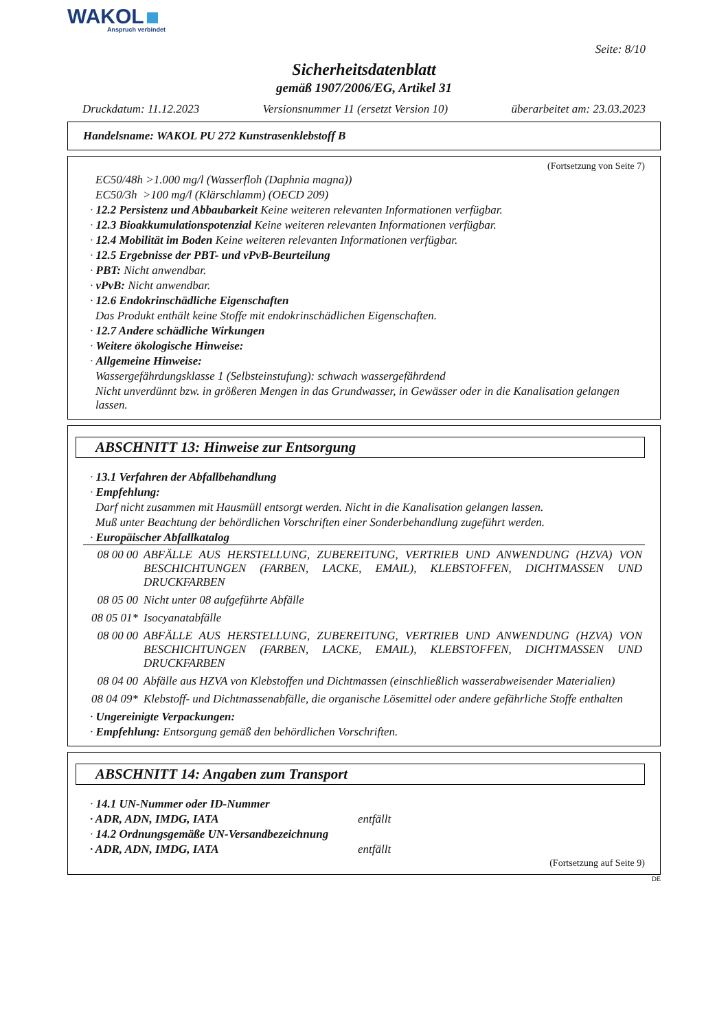WAKOL
Anspruch verbindet
Seite: 8/10
Sicherheitsdatenblatt
gemäß 1907/2006/EG, Artikel 31
Druckdatum: 11.12.2023 Versionsnummer 11 (ersetzt Version 10) überarbeitet am: 23.03.2023
Handelsname: WAKOL PU 272 Kunstrasenklebstoff B
(Fortsetzung von Seite 7)
EC50/48h >1.000 mg/l (Wasserfloh (Daphnia magna))
EC50/3h >100 mg/l (Klärschlamm) (OECD 209)
· 12.2 Persistenz und Abbaubarkeit Keine weiteren relevanten Informationen verfügbar.
· 12.3 Bioakkumulationspotenzial Keine weiteren relevanten Informationen verfügbar.
· 12.4 Mobilität im Boden Keine weiteren relevanten Informationen verfügbar.
· 12.5 Ergebnisse der PBT- und vPvB-Beurteilung
· PBT: Nicht anwendbar.
· vPvB: Nicht anwendbar.
· 12.6 Endokrinschädliche Eigenschaften
Das Produkt enthält keine Stoffe mit endokrinschädlichen Eigenschaften.
· 12.7 Andere schädliche Wirkungen
· Weitere ökologische Hinweise:
· Allgemeine Hinweise:
Wassergefährdungsklasse 1 (Selbsteinstufung): schwach wassergefährdend
Nicht unverdünnt bzw. in größeren Mengen in das Grundwasser, in Gewässer oder in die Kanalisation gelangen lassen.
ABSCHNITT 13: Hinweise zur Entsorgung
· 13.1 Verfahren der Abfallbehandlung
· Empfehlung:
Darf nicht zusammen mit Hausmüll entsorgt werden. Nicht in die Kanalisation gelangen lassen.
Muß unter Beachtung der behördlichen Vorschriften einer Sonderbehandlung zugeführt werden.
· Europäischer Abfallkatalog
| 08 00 00 | ABFÄLLE AUS HERSTELLUNG, ZUBEREITUNG, VERTRIEB UND ANWENDUNG (HZVA) VON BESCHICHTUNGEN (FARBEN, LACKE, EMAIL), KLEBSTOFFEN, DICHTMASSEN UND DRUCKFARBEN |
| 08 05 00 | Nicht unter 08 aufgeführte Abfälle |
| 08 05 01* | Isocyanatabfälle |
| 08 00 00 | ABFÄLLE AUS HERSTELLUNG, ZUBEREITUNG, VERTRIEB UND ANWENDUNG (HZVA) VON BESCHICHTUNGEN (FARBEN, LACKE, EMAIL), KLEBSTOFFEN, DICHTMASSEN UND DRUCKFARBEN |
| 08 04 00 | Abfälle aus HZVA von Klebstoffen und Dichtmassen (einschließlich wasserabweisender Materialien) |
| 08 04 09* | Klebstoff- und Dichtmassenabfälle, die organische Lösemittel oder andere gefährliche Stoffe enthalten |
· Ungereinigte Verpackungen:
· Empfehlung: Entsorgung gemäß den behördlichen Vorschriften.
ABSCHNITT 14: Angaben zum Transport
· 14.1 UN-Nummer oder ID-Nummer
· ADR, ADN, IMDG, IATA entfällt
· 14.2 Ordnungsgemäße UN-Versandbezeichnung
· ADR, ADN, IMDG, IATA entfällt
(Fortsetzung auf Seite 9)
DE